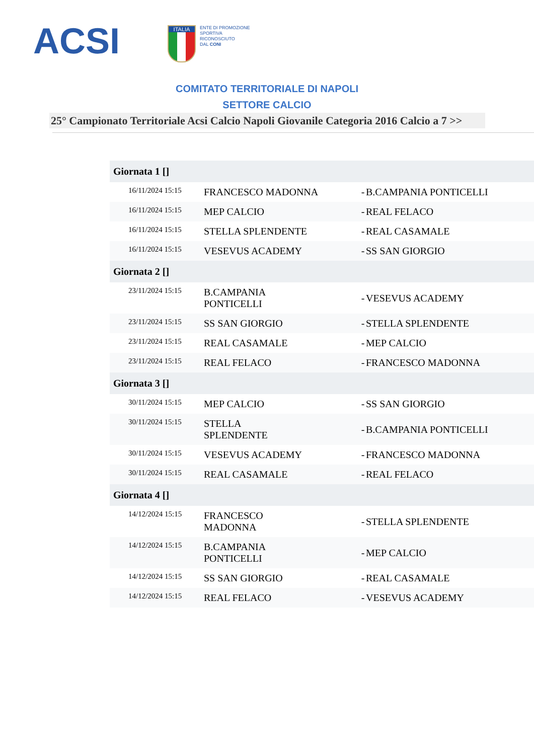ACSI
ITALIA
ENTE DI PROMOZIONE
SPORTIVA
RICONOSCIUTO
DAL CONI
COMITATO TERRITORIALE DI NAPOLI
SETTORE CALCIO
25° Campionato Territoriale Acsi Calcio Napoli Giovanile Categoria 2016 Calcio a 7 >>
| Giornata 1 [] | | | |
| --- | --- | --- | --- |
| 16/11/2024 15:15 | FRANCESCO MADONNA | - | B.CAMPANIA PONTICELLI |
| 16/11/2024 15:15 | MEP CALCIO | - | REAL FELACO |
| 16/11/2024 15:15 | STELLA SPLENDENTE | - | REAL CASAMALE |
| 16/11/2024 15:15 | VESEVUS ACADEMY | - | SS SAN GIORGIO |
| Giornata 2 [] | | | |
| 23/11/2024 15:15 | B.CAMPANIA PONTICELLI | - | VESEVUS ACADEMY |
| 23/11/2024 15:15 | SS SAN GIORGIO | - | STELLA SPLENDENTE |
| 23/11/2024 15:15 | REAL CASAMALE | - | MEP CALCIO |
| 23/11/2024 15:15 | REAL FELACO | - | FRANCESCO MADONNA |
| Giornata 3 [] | | | |
| 30/11/2024 15:15 | MEP CALCIO | - | SS SAN GIORGIO |
| 30/11/2024 15:15 | STELLA SPLENDENTE | - | B.CAMPANIA PONTICELLI |
| 30/11/2024 15:15 | VESEVUS ACADEMY | - | FRANCESCO MADONNA |
| 30/11/2024 15:15 | REAL CASAMALE | - | REAL FELACO |
| Giornata 4 [] | | | |
| 14/12/2024 15:15 | FRANCESCO MADONNA | - | STELLA SPLENDENTE |
| 14/12/2024 15:15 | B.CAMPANIA PONTICELLI | - | MEP CALCIO |
| 14/12/2024 15:15 | SS SAN GIORGIO | - | REAL CASAMALE |
| 14/12/2024 15:15 | REAL FELACO | - | VESEVUS ACADEMY |